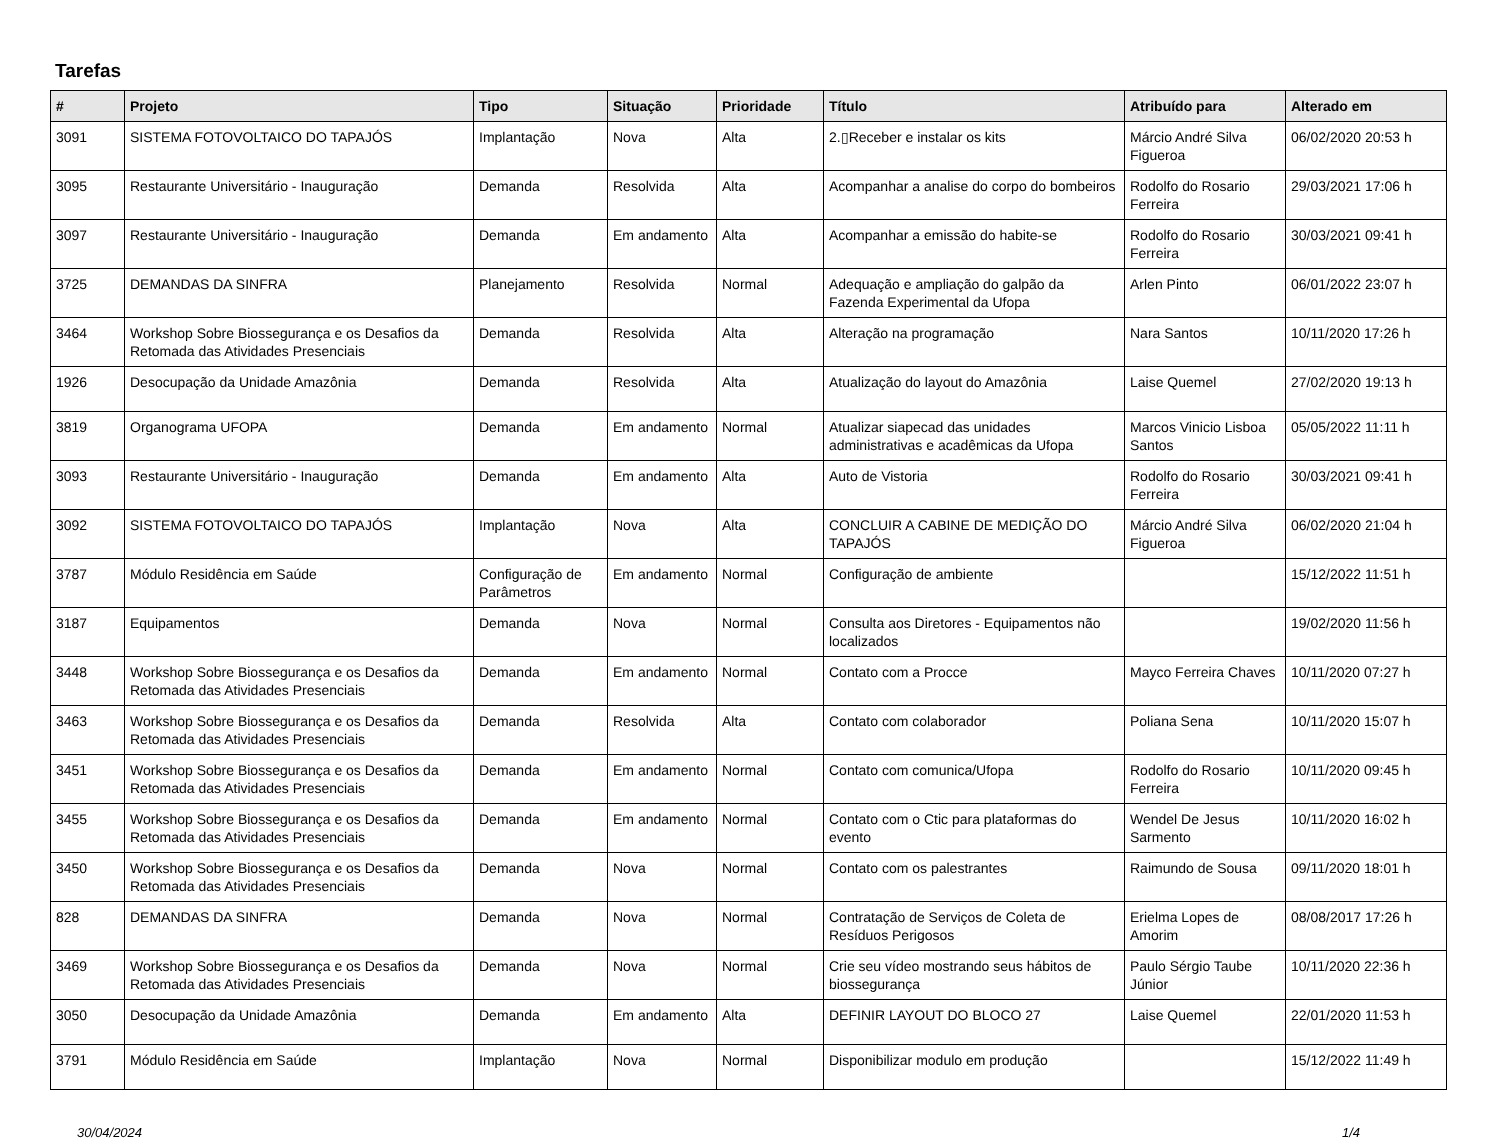Tarefas
| # | Projeto | Tipo | Situação | Prioridade | Título | Atribuído para | Alterado em |
| --- | --- | --- | --- | --- | --- | --- | --- |
| 3091 | SISTEMA FOTOVOLTAICO DO TAPAJÓS | Implantação | Nova | Alta | 2.▯Receber e instalar os kits | Márcio André Silva Figueroa | 06/02/2020 20:53 h |
| 3095 | Restaurante Universitário - Inauguração | Demanda | Resolvida | Alta | Acompanhar a analise do corpo do bombeiros | Rodolfo do Rosario Ferreira | 29/03/2021 17:06 h |
| 3097 | Restaurante Universitário - Inauguração | Demanda | Em andamento | Alta | Acompanhar a emissão do habite-se | Rodolfo do Rosario Ferreira | 30/03/2021 09:41 h |
| 3725 | DEMANDAS DA SINFRA | Planejamento | Resolvida | Normal | Adequação e ampliação do galpão da Fazenda Experimental da Ufopa | Arlen Pinto | 06/01/2022 23:07 h |
| 3464 | Workshop Sobre Biossegurança e os Desafios da Retomada das Atividades Presenciais | Demanda | Resolvida | Alta | Alteração na programação | Nara Santos | 10/11/2020 17:26 h |
| 1926 | Desocupação da Unidade Amazônia | Demanda | Resolvida | Alta | Atualização do layout do Amazônia | Laise Quemel | 27/02/2020 19:13 h |
| 3819 | Organograma UFOPA | Demanda | Em andamento | Normal | Atualizar siapecad das unidades administrativas e acadêmicas da Ufopa | Marcos Vinicio Lisboa Santos | 05/05/2022 11:11 h |
| 3093 | Restaurante Universitário - Inauguração | Demanda | Em andamento | Alta | Auto de Vistoria | Rodolfo do Rosario Ferreira | 30/03/2021 09:41 h |
| 3092 | SISTEMA FOTOVOLTAICO DO TAPAJÓS | Implantação | Nova | Alta | CONCLUIR A CABINE DE MEDIÇÃO DO TAPAJÓS | Márcio André Silva Figueroa | 06/02/2020 21:04 h |
| 3787 | Módulo Residência em Saúde | Configuração de Parâmetros | Em andamento | Normal | Configuração de ambiente | | 15/12/2022 11:51 h |
| 3187 | Equipamentos | Demanda | Nova | Normal | Consulta aos Diretores - Equipamentos não localizados | | 19/02/2020 11:56 h |
| 3448 | Workshop Sobre Biossegurança e os Desafios da Retomada das Atividades Presenciais | Demanda | Em andamento | Normal | Contato com a Procce | Mayco Ferreira Chaves | 10/11/2020 07:27 h |
| 3463 | Workshop Sobre Biossegurança e os Desafios da Retomada das Atividades Presenciais | Demanda | Resolvida | Alta | Contato com colaborador | Poliana Sena | 10/11/2020 15:07 h |
| 3451 | Workshop Sobre Biossegurança e os Desafios da Retomada das Atividades Presenciais | Demanda | Em andamento | Normal | Contato com comunica/Ufopa | Rodolfo do Rosario Ferreira | 10/11/2020 09:45 h |
| 3455 | Workshop Sobre Biossegurança e os Desafios da Retomada das Atividades Presenciais | Demanda | Em andamento | Normal | Contato com o Ctic para plataformas do evento | Wendel De Jesus Sarmento | 10/11/2020 16:02 h |
| 3450 | Workshop Sobre Biossegurança e os Desafios da Retomada das Atividades Presenciais | Demanda | Nova | Normal | Contato com os palestrantes | Raimundo de Sousa | 09/11/2020 18:01 h |
| 828 | DEMANDAS DA SINFRA | Demanda | Nova | Normal | Contratação de Serviços de Coleta de Resíduos Perigosos | Erielma Lopes de Amorim | 08/08/2017 17:26 h |
| 3469 | Workshop Sobre Biossegurança e os Desafios da Retomada das Atividades Presenciais | Demanda | Nova | Normal | Crie seu vídeo mostrando seus hábitos de biossegurança | Paulo Sérgio Taube Júnior | 10/11/2020 22:36 h |
| 3050 | Desocupação da Unidade Amazônia | Demanda | Em andamento | Alta | DEFINIR LAYOUT DO BLOCO 27 | Laise Quemel | 22/01/2020 11:53 h |
| 3791 | Módulo Residência em Saúde | Implantação | Nova | Normal | Disponibilizar modulo em produção | | 15/12/2022 11:49 h |
30/04/2024 1/4